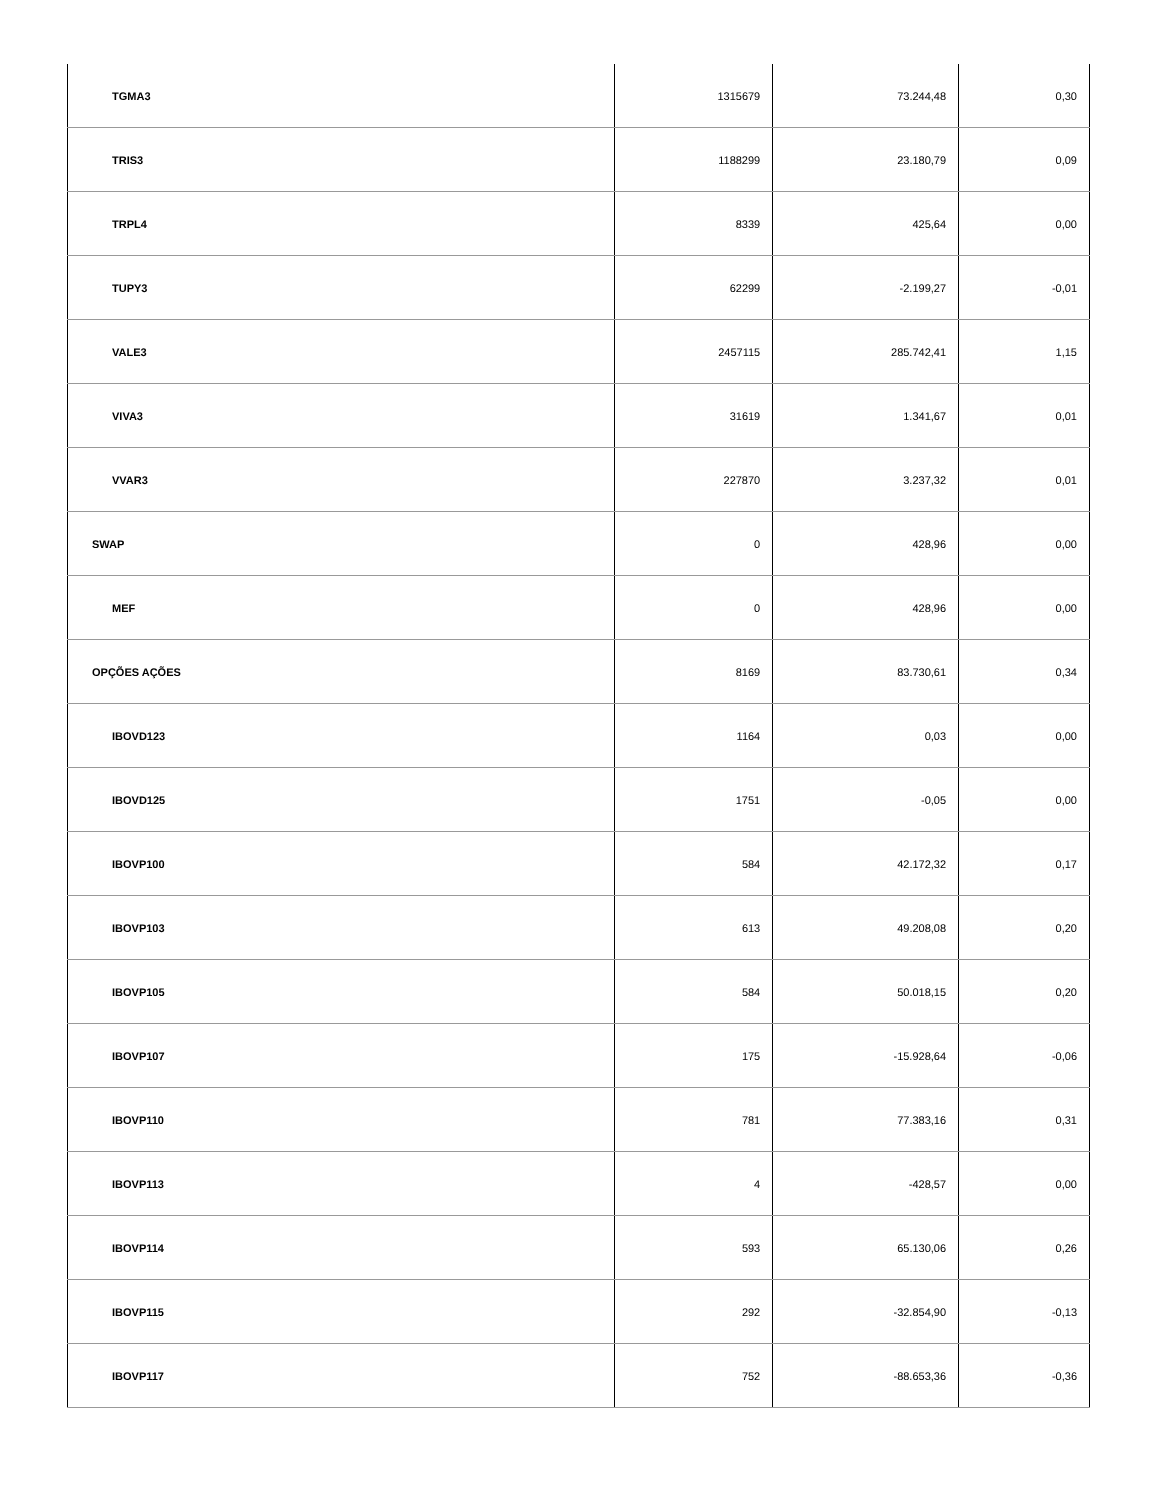| TGMA3 | 1315679 | 73.244,48 | 0,30 |
| TRIS3 | 1188299 | 23.180,79 | 0,09 |
| TRPL4 | 8339 | 425,64 | 0,00 |
| TUPY3 | 62299 | -2.199,27 | -0,01 |
| VALE3 | 2457115 | 285.742,41 | 1,15 |
| VIVA3 | 31619 | 1.341,67 | 0,01 |
| VVAR3 | 227870 | 3.237,32 | 0,01 |
| SWAP | 0 | 428,96 | 0,00 |
| MEF | 0 | 428,96 | 0,00 |
| OPÇÕES AÇÕES | 8169 | 83.730,61 | 0,34 |
| IBOVD123 | 1164 | 0,03 | 0,00 |
| IBOVD125 | 1751 | -0,05 | 0,00 |
| IBOVP100 | 584 | 42.172,32 | 0,17 |
| IBOVP103 | 613 | 49.208,08 | 0,20 |
| IBOVP105 | 584 | 50.018,15 | 0,20 |
| IBOVP107 | 175 | -15.928,64 | -0,06 |
| IBOVP110 | 781 | 77.383,16 | 0,31 |
| IBOVP113 | 4 | -428,57 | 0,00 |
| IBOVP114 | 593 | 65.130,06 | 0,26 |
| IBOVP115 | 292 | -32.854,90 | -0,13 |
| IBOVP117 | 752 | -88.653,36 | -0,36 |